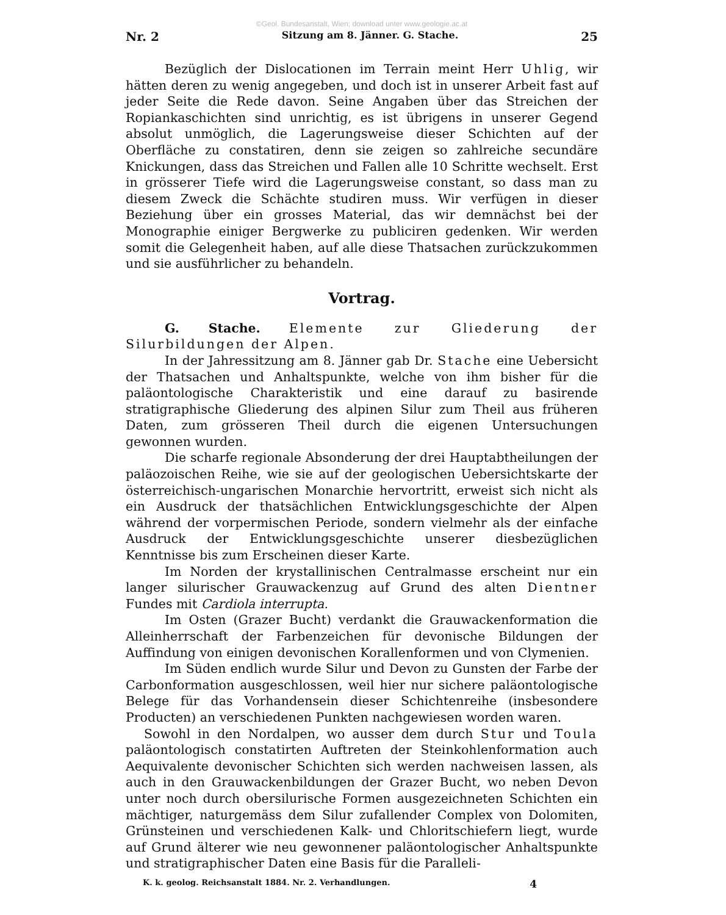©Geol. Bundesanstalt, Wien; download unter www.geologie.ac.at
Nr. 2 Sitzung am 8. Jänner. G. Stache. 25
Bezüglich der Dislocationen im Terrain meint Herr Uhlig, wir hätten deren zu wenig angegeben, und doch ist in unserer Arbeit fast auf jeder Seite die Rede davon. Seine Angaben über das Streichen der Ropiankaschichten sind unrichtig, es ist übrigens in unserer Gegend absolut unmöglich, die Lagerungsweise dieser Schichten auf der Oberfläche zu constatiren, denn sie zeigen so zahlreiche secundäre Knickungen, dass das Streichen und Fallen alle 10 Schritte wechselt. Erst in grösserer Tiefe wird die Lagerungsweise constant, so dass man zu diesem Zweck die Schächte studiren muss. Wir verfügen in dieser Beziehung über ein grosses Material, das wir demnächst bei der Monographie einiger Bergwerke zu publiciren gedenken. Wir werden somit die Gelegenheit haben, auf alle diese Thatsachen zurückzukommen und sie ausführlicher zu behandeln.
Vortrag.
G. Stache. Elemente zur Gliederung der Silurbildungen der Alpen.
In der Jahressitzung am 8. Jänner gab Dr. Stache eine Uebersicht der Thatsachen und Anhaltspunkte, welche von ihm bisher für die paläontologische Charakteristik und eine darauf zu basirende stratigraphische Gliederung des alpinen Silur zum Theil aus früheren Daten, zum grösseren Theil durch die eigenen Untersuchungen gewonnen wurden.
Die scharfe regionale Absonderung der drei Hauptabtheilungen der paläozoischen Reihe, wie sie auf der geologischen Uebersichtskarte der österreichisch-ungarischen Monarchie hervortritt, erweist sich nicht als ein Ausdruck der thatsächlichen Entwicklungsgeschichte der Alpen während der vorpermischen Periode, sondern vielmehr als der einfache Ausdruck der Entwicklungsgeschichte unserer diesbezüglichen Kenntnisse bis zum Erscheinen dieser Karte.
Im Norden der krystallinischen Centralmasse erscheint nur ein langer silurischer Grauwackenzug auf Grund des alten Dientner Fundes mit Cardiola interrupta.
Im Osten (Grazer Bucht) verdankt die Grauwackenformation die Alleinherrschaft der Farbenzeichen für devonische Bildungen der Auffindung von einigen devonischen Korallenformen und von Clymenien.
Im Süden endlich wurde Silur und Devon zu Gunsten der Farbe der Carbonformation ausgeschlossen, weil hier nur sichere paläontologische Belege für das Vorhandensein dieser Schichtenreihe (insbesondere Producten) an verschiedenen Punkten nachgewiesen worden waren.
Sowohl in den Nordalpen, wo ausser dem durch Stur und Toula paläontologisch constatirten Auftreten der Steinkohlenformation auch Aequivalente devonischer Schichten sich werden nachweisen lassen, als auch in den Grauwackenbildungen der Grazer Bucht, wo neben Devon unter noch durch obersilurische Formen ausgezeichneten Schichten ein mächtiger, naturgemäss dem Silur zufallender Complex von Dolomiten, Grünsteinen und verschiedenen Kalk- und Chloritschiefern liegt, wurde auf Grund älterer wie neu gewonnener paläontologischer Anhaltspunkte und stratigraphischer Daten eine Basis für die Paralleli-
K. k. geolog. Reichsanstalt 1884. Nr. 2. Verhandlungen. 4